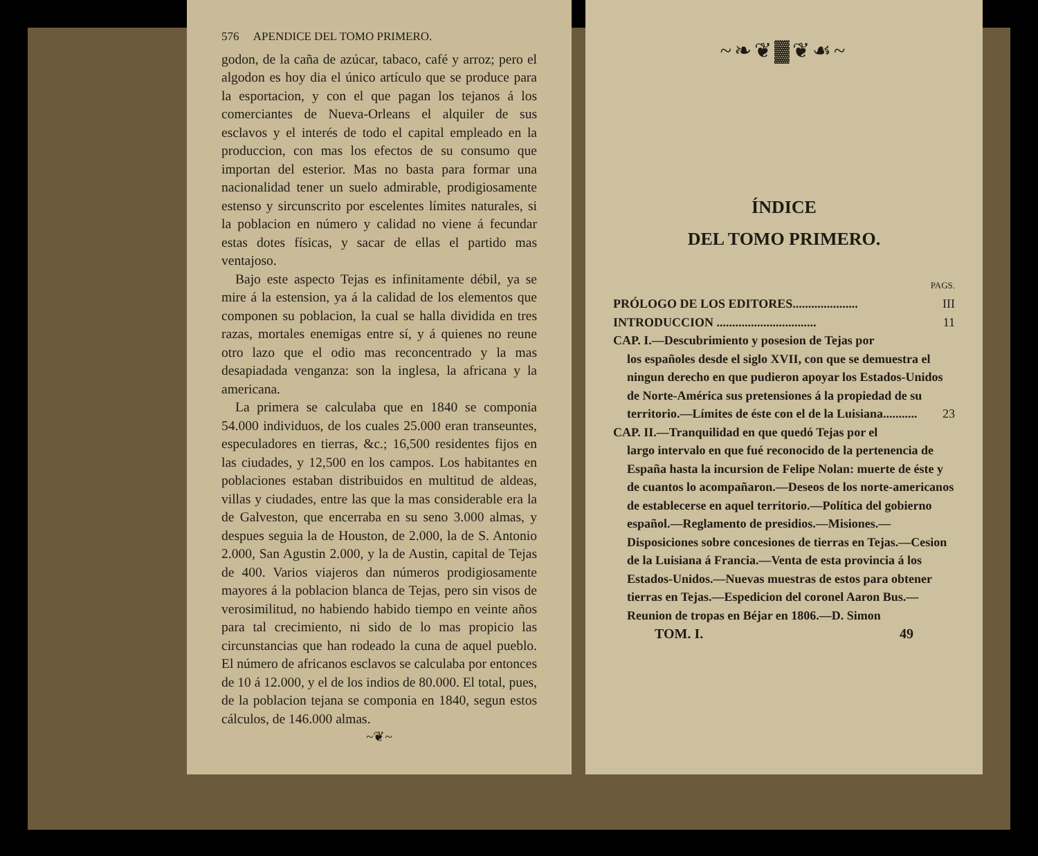576 APENDICE DEL TOMO PRIMERO.
godon, de la caña de azúcar, tabaco, café y arroz; pero el algodon es hoy dia el único artículo que se produce para la esportacion, y con el que pagan los tejanos á los comerciantes de Nueva-Orleans el alquiler de sus esclavos y el interés de todo el capital empleado en la produccion, con mas los efectos de su consumo que importan del esterior. Mas no basta para formar una nacionalidad tener un suelo admirable, prodigiosamente estenso y sircunscrito por escelentes límites naturales, si la poblacion en número y calidad no viene á fecundar estas dotes físicas, y sacar de ellas el partido mas ventajoso.
Bajo este aspecto Tejas es infinitamente débil, ya se mire á la estension, ya á la calidad de los elementos que componen su poblacion, la cual se halla dividida en tres razas, mortales enemigas entre sí, y á quienes no reune otro lazo que el odio mas reconcentrado y la mas desapiadada venganza: son la inglesa, la africana y la americana.
La primera se calculaba que en 1840 se componia 54.000 individuos, de los cuales 25.000 eran transeuntes, especuladores en tierras, &c.; 16,500 residentes fijos en las ciudades, y 12,500 en los campos. Los habitantes en poblaciones estaban distribuidos en multitud de aldeas, villas y ciudades, entre las que la mas considerable era la de Galveston, que encerraba en su seno 3.000 almas, y despues seguia la de Houston, de 2.000, la de S. Antonio 2.000, San Agustin 2.000, y la de Austin, capital de Tejas de 400. Varios viajeros dan números prodigiosamente mayores á la poblacion blanca de Tejas, pero sin visos de verosimilitud, no habiendo habido tiempo en veinte años para tal crecimiento, ni sido de lo mas propicio las circunstancias que han rodeado la cuna de aquel pueblo. El número de africanos esclavos se calculaba por entonces de 10 á 12.000, y el de los indios de 80.000. El total, pues, de la poblacion tejana se componia en 1840, segun estos cálculos, de 146.000 almas.
~❦~
~❧❦▓❦☙~
ÍNDICE
DEL TOMO PRIMERO.
PAGS.
PRÓLOGO DE LOS EDITORES..................... III
INTRODUCCION ................................ 11
CAP. I.—Descubrimiento y posesion de Tejas por
los españoles desde el siglo XVII, con que se demuestra el ningun derecho en que pudieron apoyar los Estados-Unidos de Norte-América sus pretensiones á la propiedad de su territorio.—Límites de éste con el de la Luisiana........... 23
CAP. II.—Tranquilidad en que quedó Tejas por el
largo intervalo en que fué reconocido de la pertenencia de España hasta la incursion de Felipe Nolan: muerte de éste y de cuantos lo acompañaron.—Deseos de los norte-americanos de establecerse en aquel territorio.—Política del gobierno español.—Reglamento de presidios.—Misiones.—Disposiciones sobre concesiones de tierras en Tejas.—Cesion de la Luisiana á Francia.—Venta de esta provincia á los Estados-Unidos.—Nuevas muestras de estos para obtener tierras en Tejas.—Espedicion del coronel Aaron Bus.—Reunion de tropas en Béjar en 1806.—D. Simon
TOM. I. 49